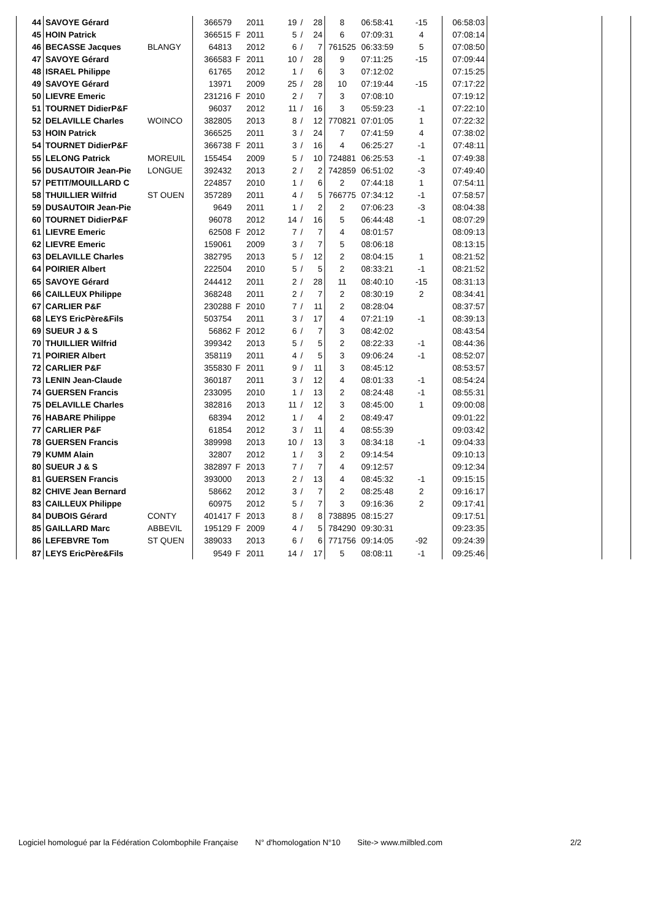| 44 | SAVOYE Gérard | | 366579 | | 2011 | 19 | / | 28 | 8 | 06:58:41 | -15 | 06:58:03 | | |
| 45 | HOIN Patrick | | 366515 | F | 2011 | 5 | / | 24 | 6 | 07:09:31 | 4 | 07:08:14 | | |
| 46 | BECASSE Jacques | BLANGY | 64813 | | 2012 | 6 | / | 7 | 761525 | 06:33:59 | 5 | 07:08:50 | | |
| 47 | SAVOYE Gérard | | 366583 | F | 2011 | 10 | / | 28 | 9 | 07:11:25 | -15 | 07:09:44 | | |
| 48 | ISRAEL Philippe | | 61765 | | 2012 | 1 | / | 6 | 3 | 07:12:02 | | 07:15:25 | | |
| 49 | SAVOYE Gérard | | 13971 | | 2009 | 25 | / | 28 | 10 | 07:19:44 | -15 | 07:17:22 | | |
| 50 | LIEVRE Emeric | | 231216 | F | 2010 | 2 | / | 7 | 3 | 07:08:10 | | 07:19:12 | | |
| 51 | TOURNET DidierP&F | | 96037 | | 2012 | 11 | / | 16 | 3 | 05:59:23 | -1 | 07:22:10 | | |
| 52 | DELAVILLE Charles | WOINCO | 382805 | | 2013 | 8 | / | 12 | 770821 | 07:01:05 | 1 | 07:22:32 | | |
| 53 | HOIN Patrick | | 366525 | | 2011 | 3 | / | 24 | 7 | 07:41:59 | 4 | 07:38:02 | | |
| 54 | TOURNET DidierP&F | | 366738 | F | 2011 | 3 | / | 16 | 4 | 06:25:27 | -1 | 07:48:11 | | |
| 55 | LELONG Patrick | MOREUIL | 155454 | | 2009 | 5 | / | 10 | 724881 | 06:25:53 | -1 | 07:49:38 | | |
| 56 | DUSAUTOIR Jean-Pie | LONGUE | 392432 | | 2013 | 2 | / | 2 | 742859 | 06:51:02 | -3 | 07:49:40 | | |
| 57 | PETIT/MOUILLARD C | | 224857 | | 2010 | 1 | / | 6 | 2 | 07:44:18 | 1 | 07:54:11 | | |
| 58 | THUILLIER Wilfrid | ST OUEN | 357289 | | 2011 | 4 | / | 5 | 766775 | 07:34:12 | -1 | 07:58:57 | | |
| 59 | DUSAUTOIR Jean-Pie | | 9649 | | 2011 | 1 | / | 2 | 2 | 07:06:23 | -3 | 08:04:38 | | |
| 60 | TOURNET DidierP&F | | 96078 | | 2012 | 14 | / | 16 | 5 | 06:44:48 | -1 | 08:07:29 | | |
| 61 | LIEVRE Emeric | | 62508 | F | 2012 | 7 | / | 7 | 4 | 08:01:57 | | 08:09:13 | | |
| 62 | LIEVRE Emeric | | 159061 | | 2009 | 3 | / | 7 | 5 | 08:06:18 | | 08:13:15 | | |
| 63 | DELAVILLE Charles | | 382795 | | 2013 | 5 | / | 12 | 2 | 08:04:15 | 1 | 08:21:52 | | |
| 64 | POIRIER Albert | | 222504 | | 2010 | 5 | / | 5 | 2 | 08:33:21 | -1 | 08:21:52 | | |
| 65 | SAVOYE Gérard | | 244412 | | 2011 | 2 | / | 28 | 11 | 08:40:10 | -15 | 08:31:13 | | |
| 66 | CAILLEUX Philippe | | 368248 | | 2011 | 2 | / | 7 | 2 | 08:30:19 | 2 | 08:34:41 | | |
| 67 | CARLIER P&F | | 230288 | F | 2010 | 7 | / | 11 | 2 | 08:28:04 | | 08:37:57 | | |
| 68 | LEYS EricPère&Fils | | 503754 | | 2011 | 3 | / | 17 | 4 | 07:21:19 | -1 | 08:39:13 | | |
| 69 | SUEUR J & S | | 56862 | F | 2012 | 6 | / | 7 | 3 | 08:42:02 | | 08:43:54 | | |
| 70 | THUILLIER Wilfrid | | 399342 | | 2013 | 5 | / | 5 | 2 | 08:22:33 | -1 | 08:44:36 | | |
| 71 | POIRIER Albert | | 358119 | | 2011 | 4 | / | 5 | 3 | 09:06:24 | -1 | 08:52:07 | | |
| 72 | CARLIER P&F | | 355830 | F | 2011 | 9 | / | 11 | 3 | 08:45:12 | | 08:53:57 | | |
| 73 | LENIN Jean-Claude | | 360187 | | 2011 | 3 | / | 12 | 4 | 08:01:33 | -1 | 08:54:24 | | |
| 74 | GUERSEN Francis | | 233095 | | 2010 | 1 | / | 13 | 2 | 08:24:48 | -1 | 08:55:31 | | |
| 75 | DELAVILLE Charles | | 382816 | | 2013 | 11 | / | 12 | 3 | 08:45:00 | 1 | 09:00:08 | | |
| 76 | HABARE Philippe | | 68394 | | 2012 | 1 | / | 4 | 2 | 08:49:47 | | 09:01:22 | | |
| 77 | CARLIER P&F | | 61854 | | 2012 | 3 | / | 11 | 4 | 08:55:39 | | 09:03:42 | | |
| 78 | GUERSEN Francis | | 389998 | | 2013 | 10 | / | 13 | 3 | 08:34:18 | -1 | 09:04:33 | | |
| 79 | KUMM Alain | | 32807 | | 2012 | 1 | / | 3 | 2 | 09:14:54 | | 09:10:13 | | |
| 80 | SUEUR J & S | | 382897 | F | 2013 | 7 | / | 7 | 4 | 09:12:57 | | 09:12:34 | | |
| 81 | GUERSEN Francis | | 393000 | | 2013 | 2 | / | 13 | 4 | 08:45:32 | -1 | 09:15:15 | | |
| 82 | CHIVE Jean Bernard | | 58662 | | 2012 | 3 | / | 7 | 2 | 08:25:48 | 2 | 09:16:17 | | |
| 83 | CAILLEUX Philippe | | 60975 | | 2012 | 5 | / | 7 | 3 | 09:16:36 | 2 | 09:17:41 | | |
| 84 | DUBOIS Gérard | CONTY | 401417 | F | 2013 | 8 | / | 8 | 738895 | 08:15:27 | | 09:17:51 | | |
| 85 | GAILLARD Marc | ABBEVIL | 195129 | F | 2009 | 4 | / | 5 | 784290 | 09:30:31 | | 09:23:35 | | |
| 86 | LEFEBVRE Tom | ST QUEN | 389033 | | 2013 | 6 | / | 6 | 771756 | 09:14:05 | -92 | 09:24:39 | | |
| 87 | LEYS EricPère&Fils | | 9549 | F | 2011 | 14 | / | 17 | 5 | 08:08:11 | -1 | 09:25:46 | | |
Logiciel homologué par la Fédération Colombophile Française N° d'homologation N°10 Site-> www.milbled.com 2/2